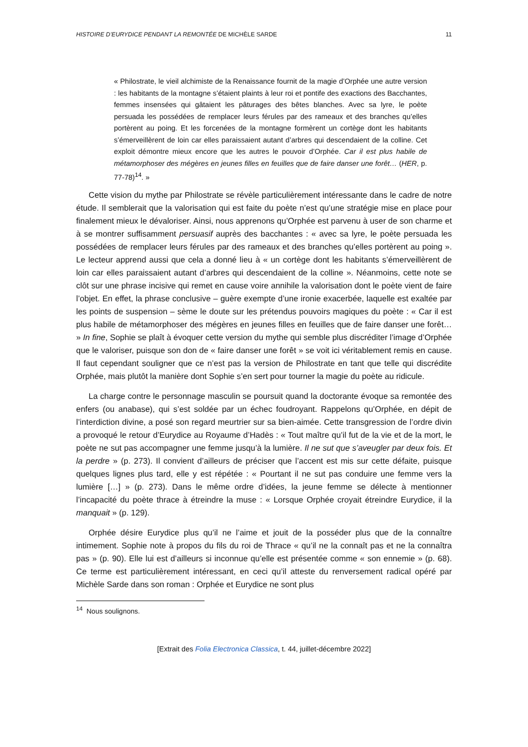HISTOIRE D’EURYDICE PENDANT LA REMONTÉE DE MICHÈLE SARDE 11
« Philostrate, le vieil alchimiste de la Renaissance fournit de la magie d’Orphée une autre version : les habitants de la montagne s’étaient plaints à leur roi et pontife des exactions des Bacchantes, femmes insensées qui gâtaient les pâturages des bêtes blanches. Avec sa lyre, le poète persuada les possédées de remplacer leurs férules par des rameaux et des branches qu’elles portèrent au poing. Et les forcenées de la montagne formèrent un cortège dont les habitants s’émerveillèrent de loin car elles paraissaient autant d’arbres qui descendaient de la colline. Cet exploit démontre mieux encore que les autres le pouvoir d’Orphée. Car il est plus habile de métamorphoser des mégères en jeunes filles en feuilles que de faire danser une forêt… (HER, p. 77-78)<sup>14</sup>. »
Cette vision du mythe par Philostrate se révèle particulièrement intéressante dans le cadre de notre étude. Il semblerait que la valorisation qui est faite du poète n’est qu’une stratégie mise en place pour finalement mieux le dévaloriser. Ainsi, nous apprenons qu’Orphée est parvenu à user de son charme et à se montrer suffisamment persuasif auprès des bacchantes : « avec sa lyre, le poète persuada les possédées de remplacer leurs férules par des rameaux et des branches qu’elles portèrent au poing ». Le lecteur apprend aussi que cela a donné lieu à « un cortège dont les habitants s’émerveillèrent de loin car elles paraissaient autant d’arbres qui descendaient de la colline ». Néanmoins, cette note se clôt sur une phrase incisive qui remet en cause voire annihile la valorisation dont le poète vient de faire l’objet. En effet, la phrase conclusive – guère exempte d’une ironie exacerbée, laquelle est exaltée par les points de suspension – sème le doute sur les prétendus pouvoirs magiques du poète : « Car il est plus habile de métamorphoser des mégères en jeunes filles en feuilles que de faire danser une forêt… » In fine, Sophie se plaît à évoquer cette version du mythe qui semble plus discréditer l’image d’Orphée que le valoriser, puisque son don de « faire danser une forêt » se voit ici véritablement remis en cause. Il faut cependant souligner que ce n’est pas la version de Philostrate en tant que telle qui discrédite Orphée, mais plutôt la manière dont Sophie s’en sert pour tourner la magie du poète au ridicule.
La charge contre le personnage masculin se poursuit quand la doctorante évoque sa remontée des enfers (ou anabase), qui s’est soldée par un échec foudroyant. Rappelons qu’Orphée, en dépit de l’interdiction divine, a posé son regard meurtrier sur sa bien-aimée. Cette transgression de l’ordre divin a provoqué le retour d’Eurydice au Royaume d’Hadès : « Tout maître qu’il fut de la vie et de la mort, le poète ne sut pas accompagner une femme jusqu’à la lumière. Il ne sut que s’aveugler par deux fois. Et la perdre » (p. 273). Il convient d’ailleurs de préciser que l’accent est mis sur cette défaite, puisque quelques lignes plus tard, elle y est répétée : « Pourtant il ne sut pas conduire une femme vers la lumière […] » (p. 273). Dans le même ordre d’idées, la jeune femme se délecte à mentionner l’incapacité du poète thrace à étreindre la muse : « Lorsque Orphée croyait étreindre Eurydice, il la manquait » (p. 129).
Orphée désire Eurydice plus qu’il ne l’aime et jouit de la posséder plus que de la connaître intimement. Sophie note à propos du fils du roi de Thrace « qu’il ne la connaît pas et ne la connaîtra pas » (p. 90). Elle lui est d’ailleurs si inconnue qu’elle est présentée comme « son ennemie » (p. 68). Ce terme est particulièrement intéressant, en ceci qu’il atteste du renversement radical opéré par Michèle Sarde dans son roman : Orphée et Eurydice ne sont plus
<sup>14</sup> Nous soulignons.
[Extrait des Folia Electronica Classica, t. 44, juillet-décembre 2022]